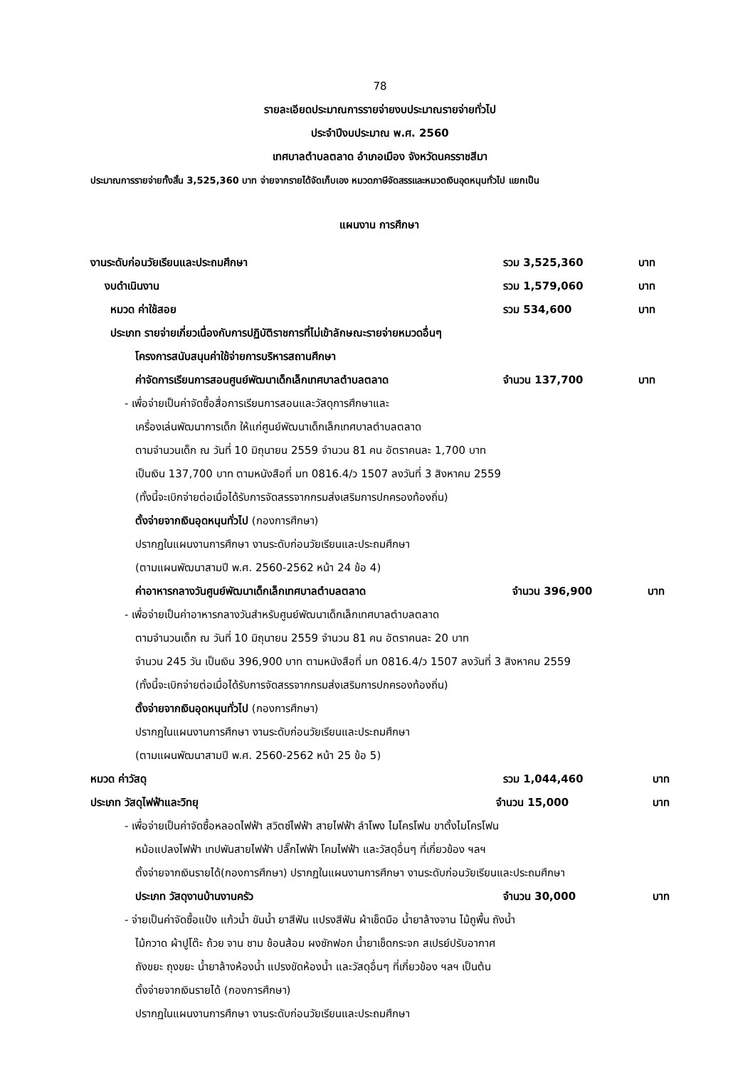78
รายละเอียดประมาณการรายจ่ายงบประมาณรายจ่ายทั่วไป
ประจำปีงบประมาณ พ.ศ. 2560
เทศบาลตำบลตลาด อำเภอเมือง จังหวัดนครราชสีมา
ประมาณการรายจ่ายทั้งสิ้น 3,525,360 บาท จ่ายจากรายได้จัดเก็บเอง หมวดภาษีจัดสรรและหมวดเงินอุดหนุนทั่วไป แยกเป็น
แผนงาน การศึกษา
งานระดับก่อนวัยเรียนและประถมศึกษา รวม 3,525,360 บาท
งบดำเนินงาน รวม 1,579,060 บาท
หมวด ค่าใช้สอย รวม 534,600 บาท
ประเภท รายจ่ายเกี่ยวเนื่องกับการปฏิบัติราชการที่ไม่เข้าลักษณะรายจ่ายหมวดอื่นๆ
โครงการสนับสนุนค่าใช้จ่ายการบริหารสถานศึกษา
ค่าจัดการเรียนการสอนศูนย์พัฒนาเด็กเล็กเทศบาลตำบลตลาด จำนวน 137,700 บาท
- เพื่อจ่ายเป็นค่าจัดซื้อสื่อการเรียนการสอนและวัสดุการศึกษาและ
เครื่องเล่นพัฒนาการเด็ก ให้แก่ศูนย์พัฒนาเด็กเล็กเทศบาลตำบลตลาด
ตามจำนวนเด็ก ณ วันที่ 10 มิถุนายน 2559 จำนวน 81 คน อัตราคนละ 1,700 บาท
เป็นเงิน 137,700 บาท ตามหนังสือที่ มท 0816.4/ว 1507 ลงวันที่ 3 สิงหาคม 2559
(ทั้งนี้จะเบิกจ่ายต่อเมื่อได้รับการจัดสรรจากกรมส่งเสริมการปกครองท้องถิ่น)
ตั้งจ่ายจากเงินอุดหนุนทั่วไป (กองการศึกษา)
ปรากฏในแผนงานการศึกษา งานระดับก่อนวัยเรียนและประถมศึกษา
(ตามแผนพัฒนาสามปี พ.ศ. 2560-2562 หน้า 24 ข้อ 4)
ค่าอาหารกลางวันศูนย์พัฒนาเด็กเล็กเทศบาลตำบลตลาด จำนวน 396,900 บาท
- เพื่อจ่ายเป็นค่าอาหารกลางวันสำหรับศูนย์พัฒนาเด็กเล็กเทศบาลตำบลตลาด
ตามจำนวนเด็ก ณ วันที่ 10 มิถุนายน 2559 จำนวน 81 คน อัตราคนละ 20 บาท
จำนวน 245 วัน เป็นเงิน 396,900 บาท ตามหนังสือที่ มท 0816.4/ว 1507 ลงวันที่ 3 สิงหาคม 2559
(ทั้งนี้จะเบิกจ่ายต่อเมื่อได้รับการจัดสรรจากกรมส่งเสริมการปกครองท้องถิ่น)
ตั้งจ่ายจากเงินอุดหนุนทั่วไป (กองการศึกษา)
ปรากฏในแผนงานการศึกษา งานระดับก่อนวัยเรียนและประถมศึกษา
(ตามแผนพัฒนาสามปี พ.ศ. 2560-2562 หน้า 25 ข้อ 5)
หมวด ค่าวัสดุ รวม 1,044,460 บาท
ประเภท วัสดุไฟฟ้าและวิทยุ จำนวน 15,000 บาท
- เพื่อจ่ายเป็นค่าจัดซื้อหลอดไฟฟ้า สวิตซ์ไฟฟ้า สายไฟฟ้า ลำโพง ไมโครโฟน ขาตั้งไมโครโฟน
หม้อแปลงไฟฟ้า เทปพันสายไฟฟ้า ปลั๊กไฟฟ้า โคมไฟฟ้า และวัสดุอื่นๆ ที่เกี่ยวข้อง ฯลฯ
ตั้งจ่ายจากเงินรายได้(กองการศึกษา) ปรากฏในแผนงานการศึกษา งานระดับก่อนวัยเรียนและประถมศึกษา
ประเภท วัสดุงานบ้านงานครัว จำนวน 30,000 บาท
- จ่ายเป็นค่าจัดซื้อแป้ง แก้วน้ำ ขันน้ำ ยาสีฟัน แปรงสีฟัน ผ้าเช็ดมือ น้ำยาล้างจาน ไม้ถูพื้น ถังน้ำ
ไม้กวาด ผ้าปูโต๊ะ ถ้วย จาน ชาม ช้อนส้อม ผงซักฟอก น้ำยาเช็ดกระจก สเปรย์ปรับอากาศ
ถังขยะ ถุงขยะ น้ำยาล้างห้องน้ำ แปรงขัดห้องน้ำ และวัสดุอื่นๆ ที่เกี่ยวข้อง ฯลฯ เป็นต้น
ตั้งจ่ายจากเงินรายได้ (กองการศึกษา)
ปรากฏในแผนงานการศึกษา งานระดับก่อนวัยเรียนและประถมศึกษา